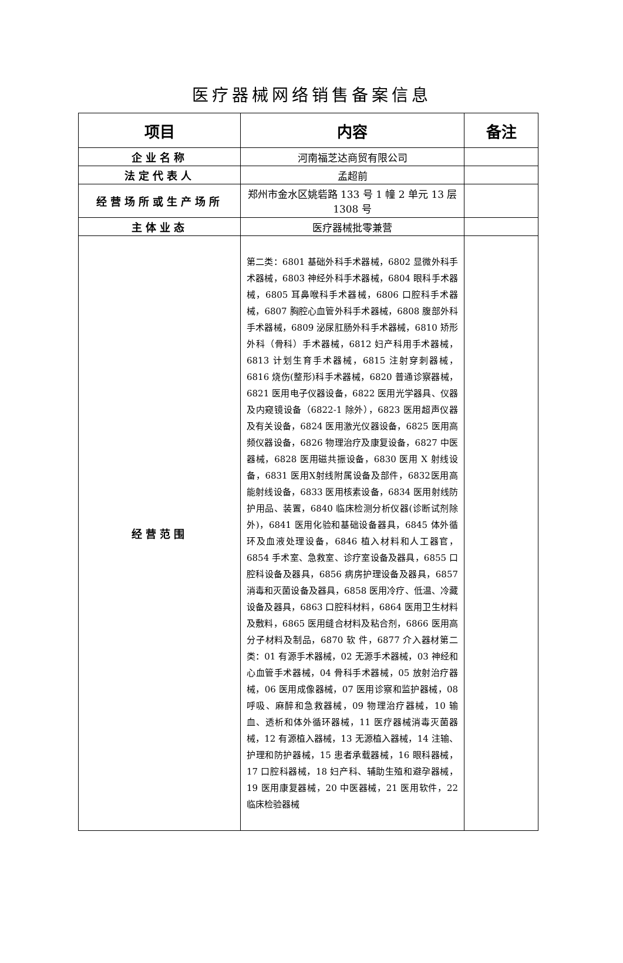医疗器械网络销售备案信息
| 项目 | 内容 | 备注 |
| --- | --- | --- |
| 企业名称 | 河南福芝达商贸有限公司 | |
| 法定代表人 | 孟超前 | |
| 经营场所或生产场所 | 郑州市金水区姚砦路 133 号 1 幢 2 单元 13 层 1308 号 | |
| 主体业态 | 医疗器械批零兼营 | |
| 经营范围 | 第二类：6801 基础外科手术器械，6802 显微外科手术器械，6803 神经外科手术器械，6804 眼科手术器械，6805 耳鼻喉科手术器械，6806 口腔科手术器械，6807 胸腔心血管外科手术器械，6808 腹部外科手术器械，6809 泌尿肛肠外科手术器械，6810 矫形外科（骨科）手术器械，6812 妇产科用手术器械，6813 计划生育手术器械，6815 注射穿刺器械，6816 烧伤(整形)科手术器械，6820 普通诊察器械，6821 医用电子仪器设备，6822 医用光学器具、仪器及内窥镜设备（6822-1 除外），6823 医用超声仪器及有关设备，6824 医用激光仪器设备，6825 医用高频仪器设备，6826 物理治疗及康复设备，6827 中医器械，6828 医用磁共振设备，6830 医用 X 射线设备，6831 医用X射线附属设备及部件，6832医用高能射线设备，6833 医用核素设备，6834 医用射线防护用品、装置，6840 临床检测分析仪器(诊断试剂除外)，6841 医用化验和基础设备器具，6845 体外循环及血液处理设备，6846 植入材料和人工器官，6854 手术室、急救室、诊疗室设备及器具，6855 口腔科设备及器具，6856 病房护理设备及器具，6857 消毒和灭菌设备及器具，6858 医用冷疗、低温、冷藏设备及器具，6863 口腔科材料，6864 医用卫生材料及敷料，6865 医用缝合材料及粘合剂，6866 医用高分子材料及制品，6870 软 件，6877 介入器材第二类：01 有源手术器械，02 无源手术器械，03 神经和心血管手术器械，04 骨科手术器械，05 放射治疗器械，06 医用成像器械，07 医用诊察和监护器械，08 呼吸、麻醉和急救器械，09 物理治疗器械，10 输血、透析和体外循环器械，11 医疗器械消毒灭菌器械，12 有源植入器械，13 无源植入器械，14 注输、护理和防护器械，15 患者承载器械，16 眼科器械，17 口腔科器械，18 妇产科、辅助生殖和避孕器械，19 医用康复器械，20 中医器械，21 医用软件，22 临床检验器械 | |